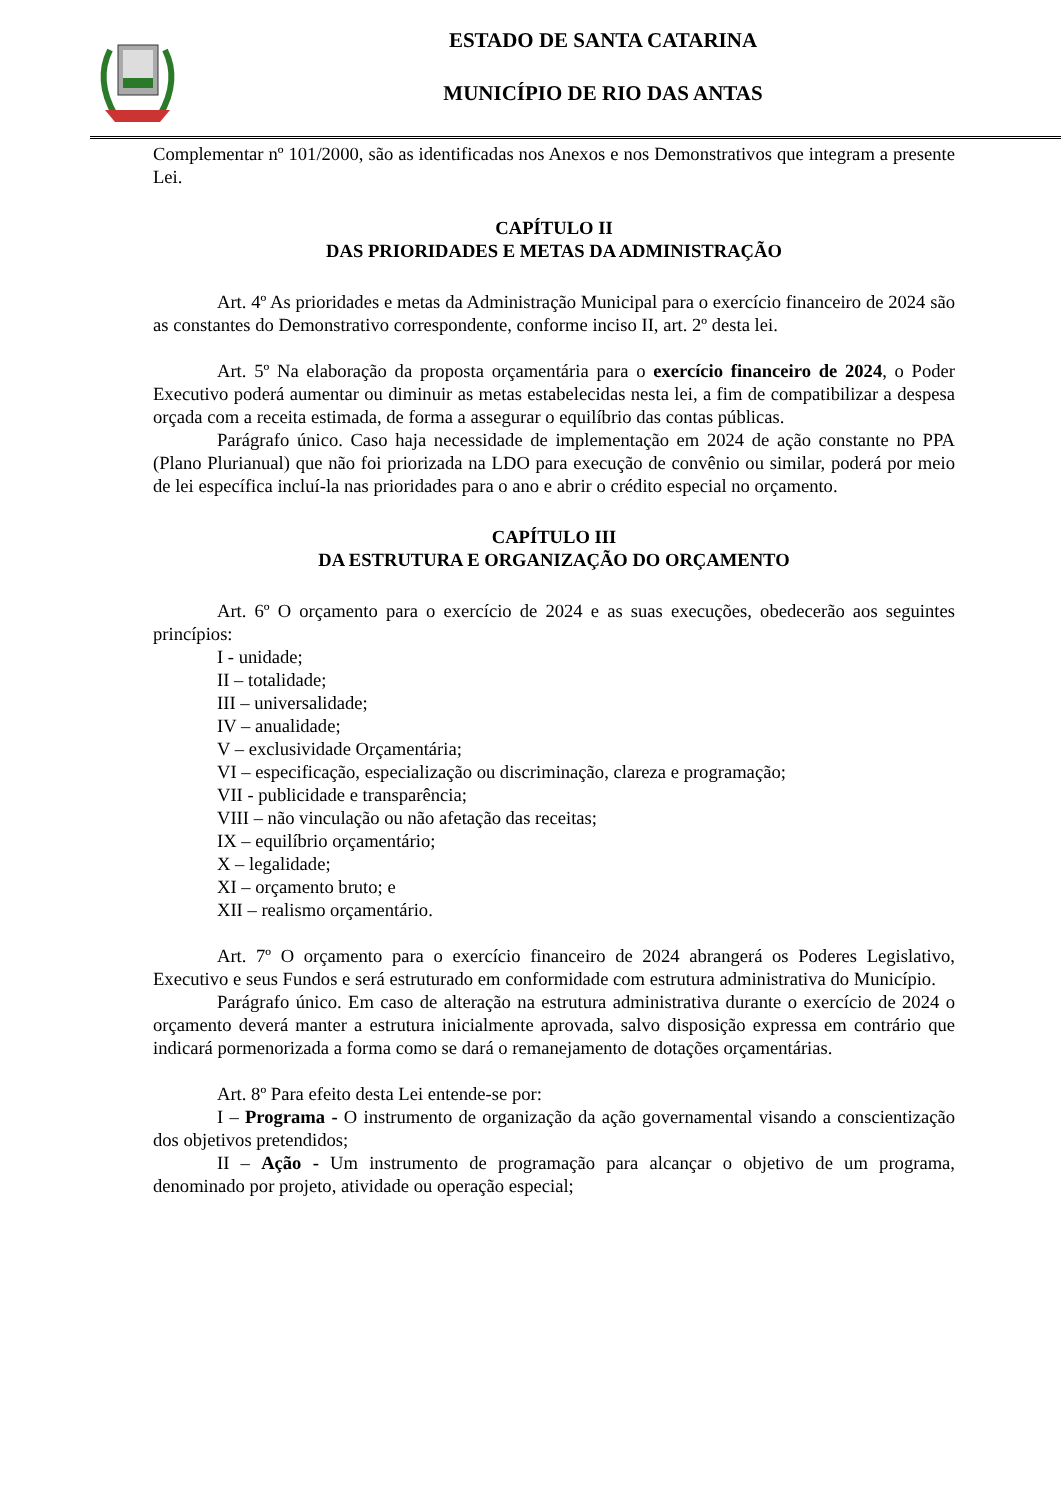ESTADO DE SANTA CATARINA
MUNICÍPIO DE RIO DAS ANTAS
Complementar nº 101/2000, são as identificadas nos Anexos e nos Demonstrativos que integram a presente Lei.
CAPÍTULO II
DAS PRIORIDADES E METAS DA ADMINISTRAÇÃO
Art. 4º As prioridades e metas da Administração Municipal para o exercício financeiro de 2024 são as constantes do Demonstrativo correspondente, conforme inciso II, art. 2º desta lei.
Art. 5º Na elaboração da proposta orçamentária para o exercício financeiro de 2024, o Poder Executivo poderá aumentar ou diminuir as metas estabelecidas nesta lei, a fim de compatibilizar a despesa orçada com a receita estimada, de forma a assegurar o equilíbrio das contas públicas.
Parágrafo único. Caso haja necessidade de implementação em 2024 de ação constante no PPA (Plano Plurianual) que não foi priorizada na LDO para execução de convênio ou similar, poderá por meio de lei específica incluí-la nas prioridades para o ano e abrir o crédito especial no orçamento.
CAPÍTULO III
DA ESTRUTURA E ORGANIZAÇÃO DO ORÇAMENTO
Art. 6º O orçamento para o exercício de 2024 e as suas execuções, obedecerão aos seguintes princípios:
I - unidade;
II – totalidade;
III – universalidade;
IV – anualidade;
V – exclusividade Orçamentária;
VI – especificação, especialização ou discriminação, clareza e programação;
VII - publicidade e transparência;
VIII – não vinculação ou não afetação das receitas;
IX – equilíbrio orçamentário;
X – legalidade;
XI – orçamento bruto; e
XII – realismo orçamentário.
Art. 7º O orçamento para o exercício financeiro de 2024 abrangerá os Poderes Legislativo, Executivo e seus Fundos e será estruturado em conformidade com estrutura administrativa do Município.
Parágrafo único. Em caso de alteração na estrutura administrativa durante o exercício de 2024 o orçamento deverá manter a estrutura inicialmente aprovada, salvo disposição expressa em contrário que indicará pormenorizada a forma como se dará o remanejamento de dotações orçamentárias.
Art. 8º Para efeito desta Lei entende-se por:
I – Programa - O instrumento de organização da ação governamental visando a conscientização dos objetivos pretendidos;
II – Ação - Um instrumento de programação para alcançar o objetivo de um programa, denominado por projeto, atividade ou operação especial;